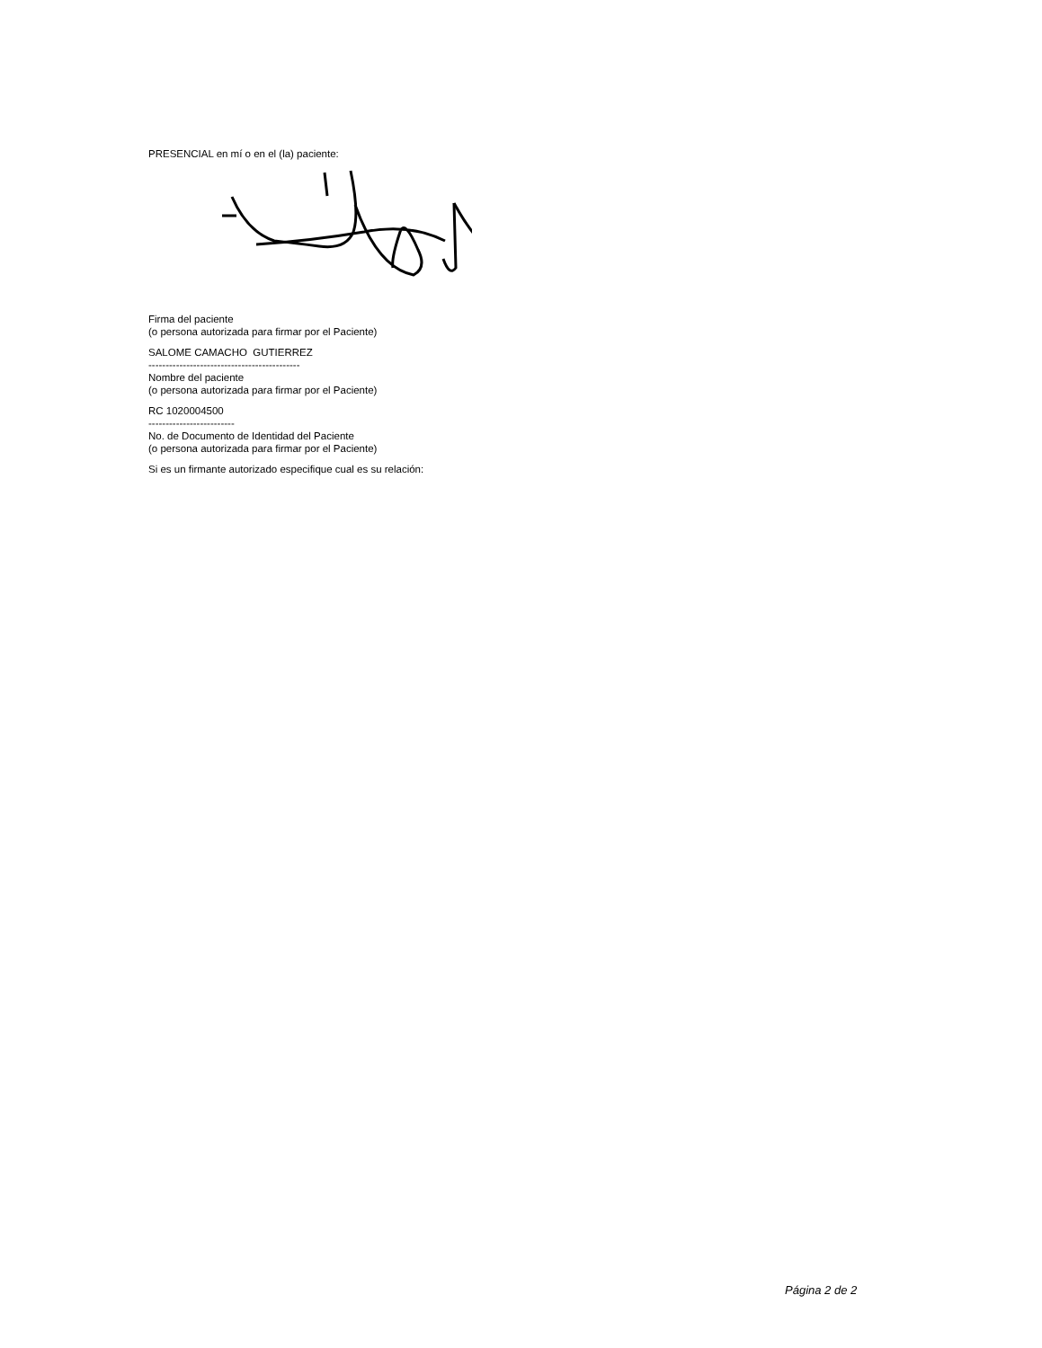PRESENCIAL en mí o en el (la) paciente:
Firma del paciente
(o persona autorizada para firmar por el Paciente)
SALOME CAMACHO GUTIERREZ
--------------------------------------------
Nombre del paciente
(o persona autorizada para firmar por el Paciente)
RC 1020004500
-------------------------
No. de Documento de Identidad del Paciente
(o persona autorizada para firmar por el Paciente)
Si es un firmante autorizado especifique cual es su relación:
Página 2 de 2